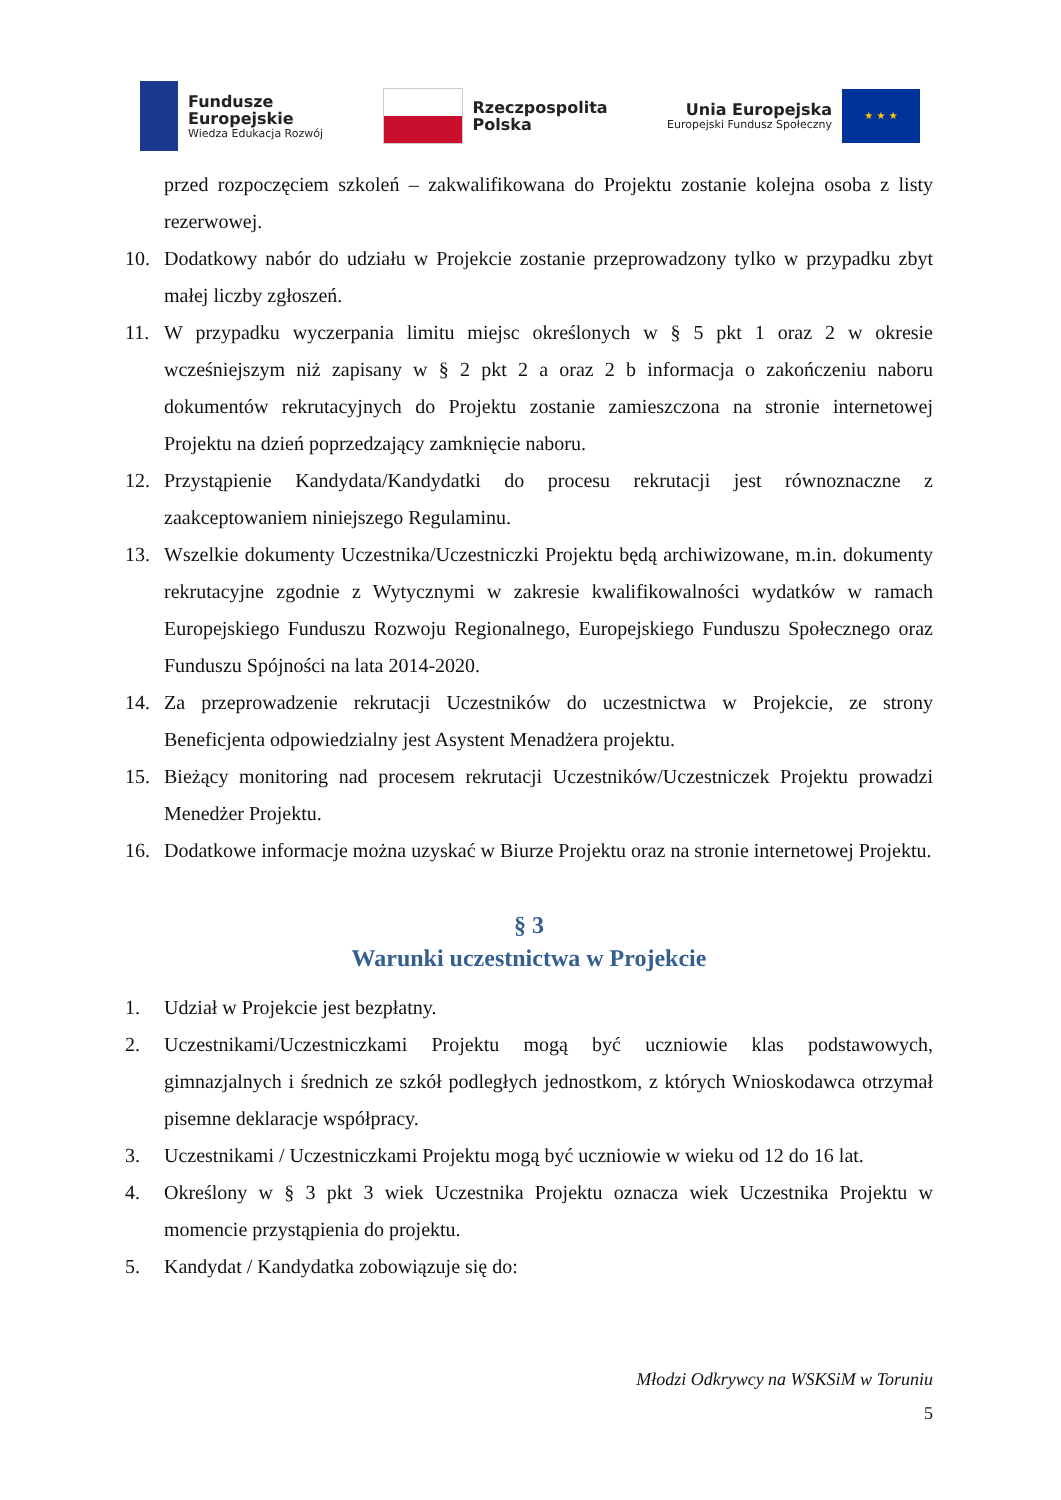Fundusze
Europejskie
Wiedza Edukacja Rozwój
Rzeczpospolita
Polska
Unia Europejska
Europejski Fundusz Społeczny
★ ★ ★
przed rozpoczęciem szkoleń – zakwalifikowana do Projektu zostanie kolejna osoba z listy rezerwowej.
10. Dodatkowy nabór do udziału w Projekcie zostanie przeprowadzony tylko w przypadku zbyt małej liczby zgłoszeń.
11. W przypadku wyczerpania limitu miejsc określonych w § 5 pkt 1 oraz 2 w okresie wcześniejszym niż zapisany w § 2 pkt 2 a oraz 2 b informacja o zakończeniu naboru dokumentów rekrutacyjnych do Projektu zostanie zamieszczona na stronie internetowej Projektu na dzień poprzedzający zamknięcie naboru.
12. Przystąpienie Kandydata/Kandydatki do procesu rekrutacji jest równoznaczne z zaakceptowaniem niniejszego Regulaminu.
13. Wszelkie dokumenty Uczestnika/Uczestniczki Projektu będą archiwizowane, m.in. dokumenty rekrutacyjne zgodnie z Wytycznymi w zakresie kwalifikowalności wydatków w ramach Europejskiego Funduszu Rozwoju Regionalnego, Europejskiego Funduszu Społecznego oraz Funduszu Spójności na lata 2014-2020.
14. Za przeprowadzenie rekrutacji Uczestników do uczestnictwa w Projekcie, ze strony Beneficjenta odpowiedzialny jest Asystent Menadżera projektu.
15. Bieżący monitoring nad procesem rekrutacji Uczestników/Uczestniczek Projektu prowadzi Menedżer Projektu.
16. Dodatkowe informacje można uzyskać w Biurze Projektu oraz na stronie internetowej Projektu.
§ 3
Warunki uczestnictwa w Projekcie
1. Udział w Projekcie jest bezpłatny.
2. Uczestnikami/Uczestniczkami Projektu mogą być uczniowie klas podstawowych, gimnazjalnych i średnich ze szkół podległych jednostkom, z których Wnioskodawca otrzymał pisemne deklaracje współpracy.
3. Uczestnikami / Uczestniczkami Projektu mogą być uczniowie w wieku od 12 do 16 lat.
4. Określony w § 3 pkt 3 wiek Uczestnika Projektu oznacza wiek Uczestnika Projektu w momencie przystąpienia do projektu.
5. Kandydat / Kandydatka zobowiązuje się do:
Młodzi Odkrywcy na WSKSiM w Toruniu
5